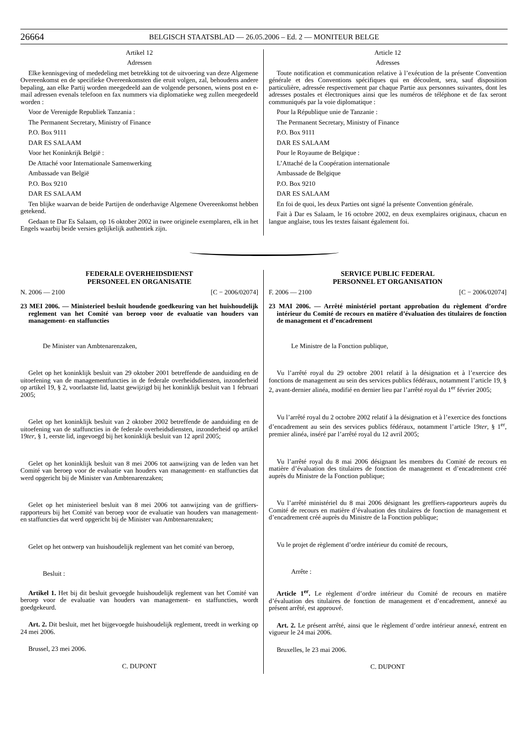26664 BELGISCH STAATSBLAD — 26.05.2006 – Ed. 2 — MONITEUR BELGE
Artikel 12
Adressen
Elke kennisgeving of mededeling met betrekking tot de uitvoering van deze Algemene Overeenkomst en de specifieke Overeenkomsten die eruit volgen, zal, behoudens andere bepaling, aan elke Partij worden meegedeeld aan de volgende personen, wiens post en e-mail adressen evenals telefoon en fax nummers via diplomatieke weg zullen meegedeeld worden :
Voor de Verenigde Republiek Tanzania :
The Permanent Secretary, Ministry of Finance
P.O. Box 9111
DAR ES SALAAM
Voor het Koninkrijk België :
De Attaché voor Internationale Samenwerking
Ambassade van België
P.O. Box 9210
DAR ES SALAAM
Ten blijke waarvan de beide Partijen de onderhavige Algemene Overeenkomst hebben getekend.
Gedaan te Dar Es Salaam, op 16 oktober 2002 in twee originele exemplaren, elk in het Engels waarbij beide versies gelijkelijk authentiek zijn.
Article 12
Adresses
Toute notification et communication relative à l’exécution de la présente Convention générale et des Conventions spécifiques qui en découlent, sera, sauf disposition particulière, adressée respectivement par chaque Partie aux personnes suivantes, dont les adresses postales et électroniques ainsi que les numéros de téléphone et de fax seront communiqués par la voie diplomatique :
Pour la République unie de Tanzanie :
The Permanent Secretary, Ministry of Finance
P.O. Box 9111
DAR ES SALAAM
Pour le Royaume de Belgique :
L’Attaché de la Coopération internationale
Ambassade de Belgique
P.O. Box 9210
DAR ES SALAAM
En foi de quoi, les deux Parties ont signé la présente Convention générale.
Fait à Dar es Salaam, le 16 octobre 2002, en deux exemplaires originaux, chacun en langue anglaise, tous les textes faisant également foi.
FEDERALE OVERHEIDSDIENST
PERSONEEL EN ORGANISATIE
N. 2006 — 2100 [C − 2006/02074]
23 MEI 2006. — Ministerieel besluit houdende goedkeuring van het huishoudelijk reglement van het Comité van beroep voor de evaluatie van houders van management- en staffuncties
De Minister van Ambtenarenzaken,
Gelet op het koninklijk besluit van 29 oktober 2001 betreffende de aanduiding en de uitoefening van de managementfuncties in de federale overheidsdiensten, inzonderheid op artikel 19, § 2, voorlaatste lid, laatst gewijzigd bij het koninklijk besluit van 1 februari 2005;
Gelet op het koninklijk besluit van 2 oktober 2002 betreffende de aanduiding en de uitoefening van de staffuncties in de federale overheidsdiensten, inzonderheid op artikel 19ter, § 1, eerste lid, ingevoegd bij het koninklijk besluit van 12 april 2005;
Gelet op het koninklijk besluit van 8 mei 2006 tot aanwijzing van de leden van het Comité van beroep voor de evaluatie van houders van management- en staffuncties dat werd opgericht bij de Minister van Ambtenarenzaken;
Gelet op het ministerieel besluit van 8 mei 2006 tot aanwijzing van de griffiers-rapporteurs bij het Comité van beroep voor de evaluatie van houders van management- en staffuncties dat werd opgericht bij de Minister van Ambtenarenzaken;
Gelet op het ontwerp van huishoudelijk reglement van het comité van beroep,
Besluit :
Artikel 1. Het bij dit besluit gevoegde huishoudelijk reglement van het Comité van beroep voor de evaluatie van houders van management- en staffuncties, wordt goedgekeurd.
Art. 2. Dit besluit, met het bijgevoegde huishoudelijk reglement, treedt in werking op 24 mei 2006.
Brussel, 23 mei 2006.
C. DUPONT
SERVICE PUBLIC FEDERAL
PERSONNEL ET ORGANISATION
F. 2006 — 2100 [C − 2006/02074]
23 MAI 2006. — Arrêté ministériel portant approbation du règlement d’ordre intérieur du Comité de recours en matière d’évaluation des titulaires de fonction de management et d’encadrement
Le Ministre de la Fonction publique,
Vu l’arrêté royal du 29 octobre 2001 relatif à la désignation et à l’exercice des fonctions de management au sein des services publics fédéraux, notamment l’article 19, § 2, avant-dernier alinéa, modifié en dernier lieu par l’arrêté royal du 1<sup>er</sup> février 2005;
Vu l’arrêté royal du 2 octobre 2002 relatif à la désignation et à l’exercice des fonctions d’encadrement au sein des services publics fédéraux, notamment l’article 19ter, § 1<sup>er</sup>, premier alinéa, inséré par l’arrêté royal du 12 avril 2005;
Vu l’arrêté royal du 8 mai 2006 désignant les membres du Comité de recours en matière d’évaluation des titulaires de fonction de management et d’encadrement créé auprès du Ministre de la Fonction publique;
Vu l’arrêté ministériel du 8 mai 2006 désignant les greffiers-rapporteurs auprès du Comité de recours en matière d’évaluation des titulaires de fonction de management et d’encadrement créé auprès du Ministre de la Fonction publique;
Vu le projet de règlement d’ordre intérieur du comité de recours,
Arrête :
Article 1<sup>er</sup>. Le règlement d’ordre intérieur du Comité de recours en matière d’évaluation des titulaires de fonction de management et d’encadrement, annexé au présent arrêté, est approuvé.
Art. 2. Le présent arrêté, ainsi que le règlement d’ordre intérieur annexé, entrent en vigueur le 24 mai 2006.
Bruxelles, le 23 mai 2006.
C. DUPONT